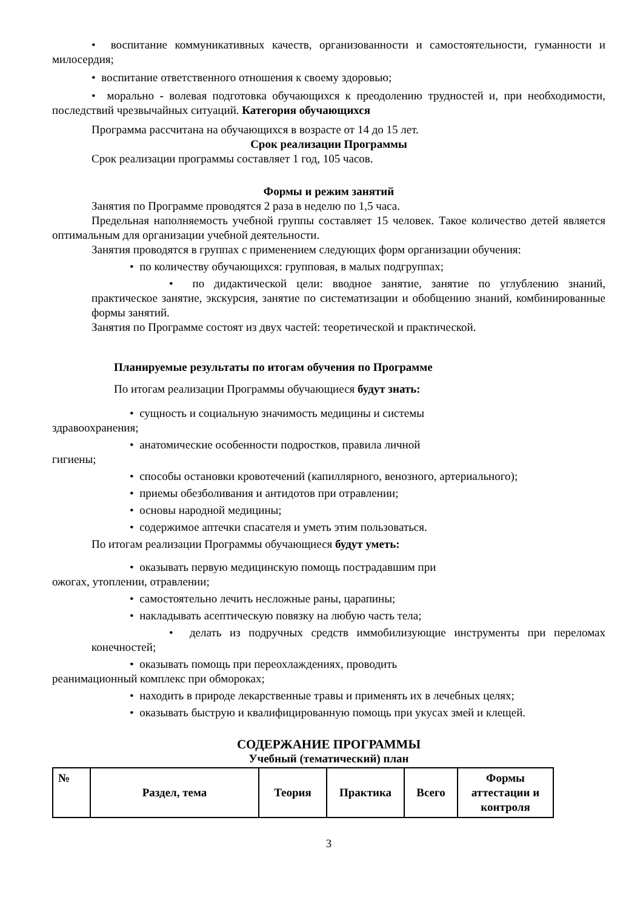• воспитание коммуникативных качеств, организованности и самостоятельности, гуманности и милосердия;
• воспитание ответственного отношения к своему здоровью;
• морально - волевая подготовка обучающихся к преодолению трудностей и, при необходимости, последствий чрезвычайных ситуаций. Категория обучающихся
Программа рассчитана на обучающихся в возрасте от 14 до 15 лет.
Срок реализации Программы
Срок реализации программы составляет 1 год, 105 часов.
Формы и режим занятий
Занятия по Программе проводятся 2 раза в неделю по 1,5 часа.
Предельная наполняемость учебной группы составляет 15 человек. Такое количество детей является оптимальным для организации учебной деятельности.
Занятия проводятся в группах с применением следующих форм организации обучения:
• по количеству обучающихся: групповая, в малых подгруппах;
• по дидактической цели: вводное занятие, занятие по углублению знаний, практическое занятие, экскурсия, занятие по систематизации и обобщению знаний, комбинированные формы занятий.
Занятия по Программе состоят из двух частей: теоретической и практической.
Планируемые результаты по итогам обучения по Программе
По итогам реализации Программы обучающиеся будут знать:
• сущность и социальную значимость медицины и системы
здравоохранения;
• анатомические особенности подростков, правила личной
гигиены;
• способы остановки кровотечений (капиллярного, венозного, артериального);
• приемы обезболивания и антидотов при отравлении;
• основы народной медицины;
• содержимое аптечки спасателя и уметь этим пользоваться.
По итогам реализации Программы обучающиеся будут уметь:
• оказывать первую медицинскую помощь пострадавшим при
ожогах, утоплении, отравлении;
• самостоятельно лечить несложные раны, царапины;
• накладывать асептическую повязку на любую часть тела;
• делать из подручных средств иммобилизующие инструменты при переломах конечностей;
• оказывать помощь при переохлаждениях, проводить
реанимационный комплекс при обмороках;
• находить в природе лекарственные травы и применять их в лечебных целях;
• оказывать быструю и квалифицированную помощь при укусах змей и клещей.
СОДЕРЖАНИЕ ПРОГРАММЫ
Учебный (тематический) план
| № | Раздел, тема | Теория | Практика | Всего | Формы аттестации и контроля |
| --- | --- | --- | --- | --- | --- |
3